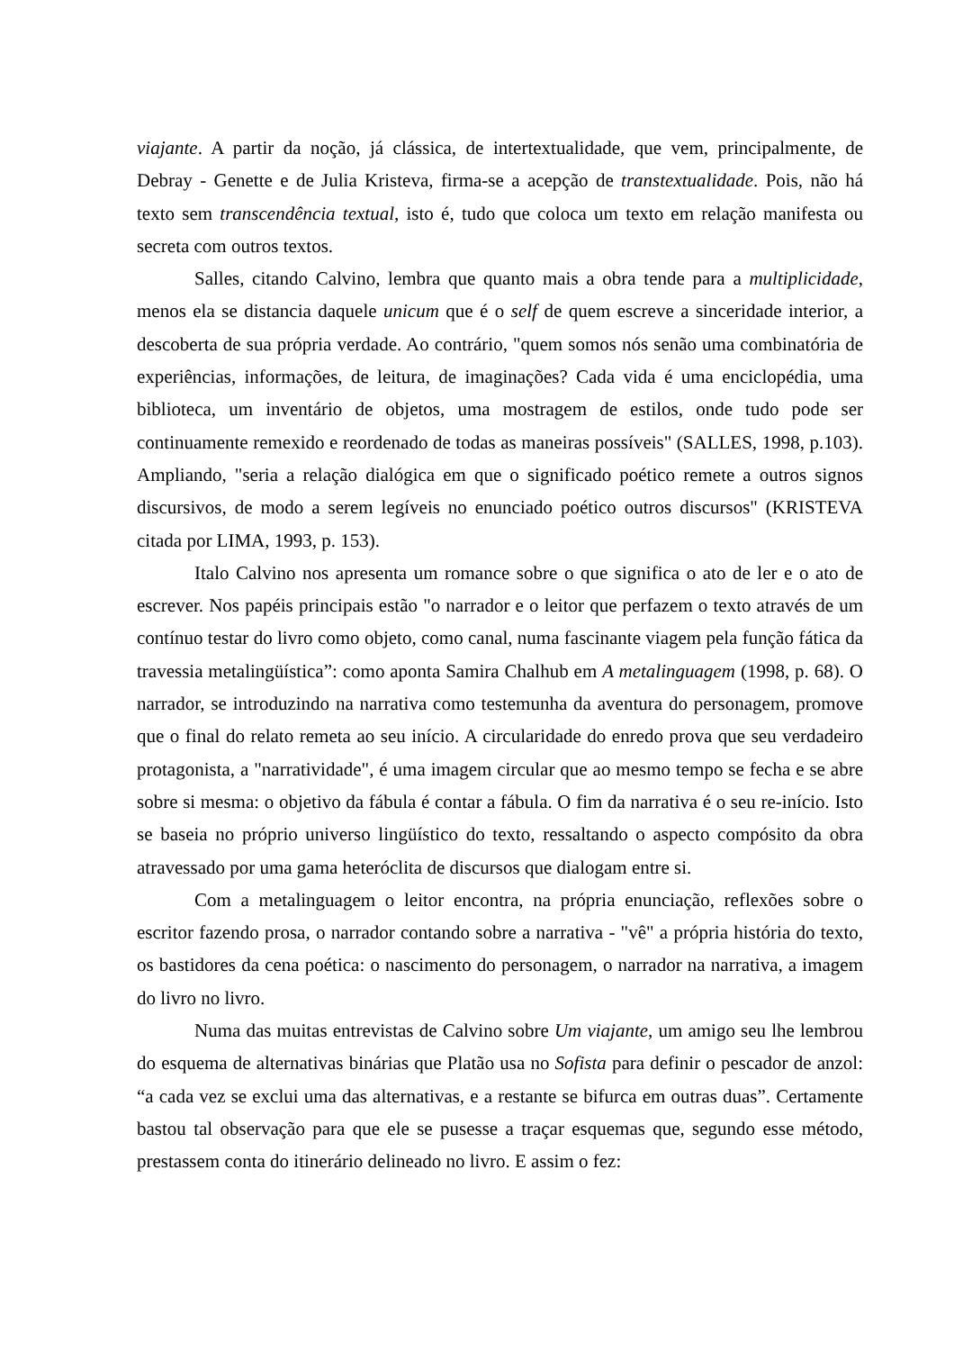viajante. A partir da noção, já clássica, de intertextualidade, que vem, principalmente, de Debray - Genette e de Julia Kristeva, firma-se a acepção de transtextualidade. Pois, não há texto sem transcendência textual, isto é, tudo que coloca um texto em relação manifesta ou secreta com outros textos.
Salles, citando Calvino, lembra que quanto mais a obra tende para a multiplicidade, menos ela se distancia daquele unicum que é o self de quem escreve a sinceridade interior, a descoberta de sua própria verdade. Ao contrário, "quem somos nós senão uma combinatória de experiências, informações, de leitura, de imaginações? Cada vida é uma enciclopédia, uma biblioteca, um inventário de objetos, uma mostragem de estilos, onde tudo pode ser continuamente remexido e reordenado de todas as maneiras possíveis" (SALLES, 1998, p.103). Ampliando, "seria a relação dialógica em que o significado poético remete a outros signos discursivos, de modo a serem legíveis no enunciado poético outros discursos" (KRISTEVA citada por LIMA, 1993, p. 153).
Italo Calvino nos apresenta um romance sobre o que significa o ato de ler e o ato de escrever. Nos papéis principais estão "o narrador e o leitor que perfazem o texto através de um contínuo testar do livro como objeto, como canal, numa fascinante viagem pela função fática da travessia metalingüística”: como aponta Samira Chalhub em A metalinguagem (1998, p. 68). O narrador, se introduzindo na narrativa como testemunha da aventura do personagem, promove que o final do relato remeta ao seu início. A circularidade do enredo prova que seu verdadeiro protagonista, a "narratividade", é uma imagem circular que ao mesmo tempo se fecha e se abre sobre si mesma: o objetivo da fábula é contar a fábula. O fim da narrativa é o seu re-início. Isto se baseia no próprio universo lingüístico do texto, ressaltando o aspecto compósito da obra atravessado por uma gama heteróclita de discursos que dialogam entre si.
Com a metalinguagem o leitor encontra, na própria enunciação, reflexões sobre o escritor fazendo prosa, o narrador contando sobre a narrativa - "vê" a própria história do texto, os bastidores da cena poética: o nascimento do personagem, o narrador na narrativa, a imagem do livro no livro.
Numa das muitas entrevistas de Calvino sobre Um viajante, um amigo seu lhe lembrou do esquema de alternativas binárias que Platão usa no Sofista para definir o pescador de anzol: “a cada vez se exclui uma das alternativas, e a restante se bifurca em outras duas”. Certamente bastou tal observação para que ele se pusesse a traçar esquemas que, segundo esse método, prestassem conta do itinerário delineado no livro. E assim o fez: